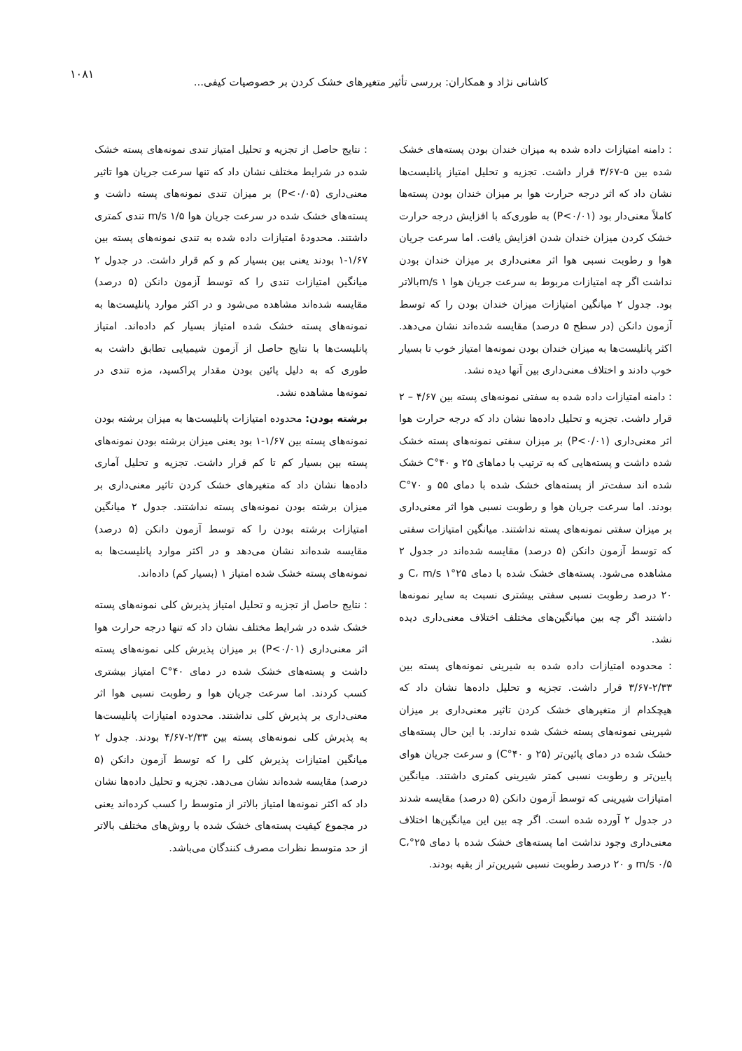۱۰۸۱
کاشانی نژاد و همکاران: بررسی تأثیر متغیرهای خشک کردن بر خصوصیات کیفی...
: دامنه امتیازات داده شده به میزان خندان بودن پسته‌های خشک شده بین ۵-۳/۶۷ قرار داشت. تجزیه و تحلیل امتیاز پانلیست‌ها نشان داد که اثر درجه حرارت هوا بر میزان خندان بودن پسته‌ها کاملاً معنی‌دار بود (P<۰/۰۱) به طوری‌که با افزایش درجه حرارت خشک کردن میزان خندان شدن افزایش یافت. اما سرعت جریان هوا و رطوبت نسبی هوا اثر معنی‌داری بر میزان خندان بودن نداشت اگر چه امتیازات مربوط به سرعت جریان هوا m/s ۱بالاتر بود. جدول ۲ میانگین امتیازات میزان خندان بودن را که توسط آزمون دانکن (در سطح ۵ درصد) مقایسه شده‌اند نشان می‌دهد. اکثر پانلیست‌ها به میزان خندان بودن نمونه‌ها امتیاز خوب تا بسیار خوب دادند و اختلاف معنی‌داری بین آنها دیده نشد.
: دامنه امتیازات داده شده به سفتی نمونه‌های پسته بین ۴/۶۷ – ۲ قرار داشت. تجزیه و تحلیل داده‌ها نشان داد که درجه حرارت هوا اثر معنی‌داری (P<۰/۰۱) بر میزان سفتی نمونه‌های پسته خشک شده داشت و پسته‌هایی که به ترتیب با دماهای ۲۵ و ۴۰°C خشک شده اند سفت‌تر از پسته‌های خشک شده با دمای ۵۵ و ۷۰°C بودند. اما سرعت جریان هوا و رطوبت نسبی هوا اثر معنی‌داری بر میزان سفتی نمونه‌های پسته نداشتند. میانگین امتیازات سفتی که توسط آزمون دانکن (۵ درصد) مقایسه شده‌اند در جدول ۲ مشاهده می‌شود. پسته‌های خشک شده با دمای ۲۵°C، m/s ۱ و ۲۰ درصد رطوبت نسبی سفتی بیشتری نسبت به سایر نمونه‌ها داشتند اگر چه بین میانگین‌های مختلف اختلاف معنی‌داری دیده نشد.
: محدوده امتیازات داده شده به شیرینی نمونه‌های پسته بین ۲/۳۳-۳/۶۷ قرار داشت. تجزیه و تحلیل داده‌ها نشان داد که هیچکدام از متغیرهای خشک کردن تاثیر معنی‌داری بر میزان شیرینی نمونه‌های پسته خشک شده ندارند. با این حال پسته‌های خشک شده در دمای پائین‌تر (۲۵ و ۴۰°C) و سرعت جریان هوای پایین‌تر و رطوبت نسبی کمتر شیرینی کمتری داشتند. میانگین امتیازات شیرینی که توسط آزمون دانکن (۵ درصد) مقایسه شدند در جدول ۲ آورده شده است. اگر چه بین این میانگین‌ها اختلاف معنی‌داری وجود نداشت اما پسته‌های خشک شده با دمای ۲۵°C، m/s ۰/۵ و ۲۰ درصد رطوبت نسبی شیرین‌تر از بقیه بودند.
: نتایج حاصل از تجزیه و تحلیل امتیاز تندی نمونه‌های پسته خشک شده در شرایط مختلف نشان داد که تنها سرعت جریان هوا تاثیر معنی‌داری (P<۰/۰۵) بر میزان تندی نمونه‌های پسته داشت و پسته‌های خشک شده در سرعت جریان هوا m/s ۱/۵ تندی کمتری داشتند. محدودهٔ امتیازات داده شده به تندی نمونه‌های پسته بین ۱/۶۷-۱ بودند یعنی بین بسیار کم و کم قرار داشت. در جدول ۲ میانگین امتیازات تندی را که توسط آزمون دانکن (۵ درصد) مقایسه شده‌اند مشاهده می‌شود و در اکثر موارد پانلیست‌ها به نمونه‌های پسته خشک شده امتیاز بسیار کم داده‌اند. امتیاز پانلیست‌ها با نتایج حاصل از آزمون شیمیایی تطابق داشت به طوری که به دلیل پائین بودن مقدار پراکسید، مزه تندی در نمونه‌ها مشاهده نشد.
برشته بودن: محدوده امتیازات پانلیست‌ها به میزان برشته بودن نمونه‌های پسته بین ۱/۶۷-۱ بود یعنی میزان برشته بودن نمونه‌های پسته بین بسیار کم تا کم قرار داشت. تجزیه و تحلیل آماری داده‌ها نشان داد که متغیرهای خشک کردن تاثیر معنی‌داری بر میزان برشته بودن نمونه‌های پسته نداشتند. جدول ۲ میانگین امتیازات برشته بودن را که توسط آزمون دانکن (۵ درصد) مقایسه شده‌اند نشان می‌دهد و در اکثر موارد پانلیست‌ها به نمونه‌های پسته خشک شده امتیاز ۱ (بسیار کم) داده‌اند.
: نتایج حاصل از تجزیه و تحلیل امتیاز پذیرش کلی نمونه‌های پسته خشک شده در شرایط مختلف نشان داد که تنها درجه حرارت هوا اثر معنی‌داری (P<۰/۰۱) بر میزان پذیرش کلی نمونه‌های پسته داشت و پسته‌های خشک شده در دمای ۴۰°C امتیاز بیشتری کسب کردند. اما سرعت جریان هوا و رطوبت نسبی هوا اثر معنی‌داری بر پذیرش کلی نداشتند. محدوده امتیازات پانلیست‌ها به پذیرش کلی نمونه‌های پسته بین ۲/۳۳-۴/۶۷ بودند. جدول ۲ میانگین امتیازات پذیرش کلی را که توسط آزمون دانکن (۵ درصد) مقایسه شده‌اند نشان می‌دهد. تجزیه و تحلیل داده‌ها نشان داد که اکثر نمونه‌ها امتیاز بالاتر از متوسط را کسب کرده‌اند یعنی در مجموع کیفیت پسته‌های خشک شده با روش‌های مختلف بالاتر از حد متوسط نظرات مصرف کنندگان می‌باشد.